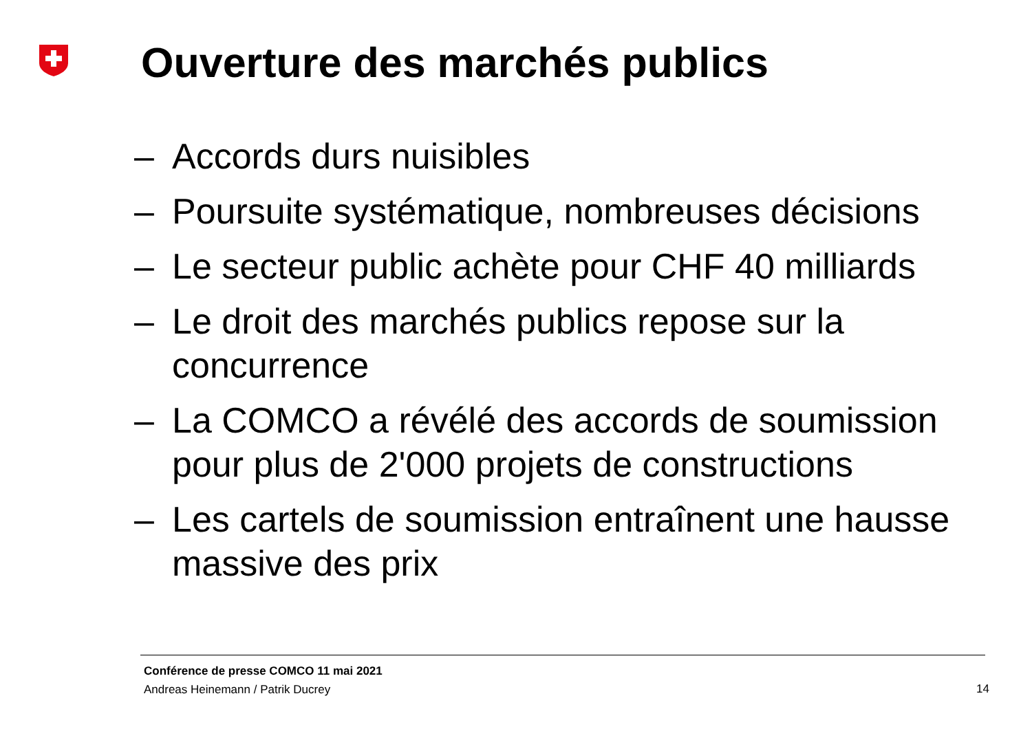Ouverture des marchés publics
– Accords durs nuisibles
– Poursuite systématique, nombreuses décisions
– Le secteur public achète pour CHF 40 milliards
– Le droit des marchés publics repose sur la concurrence
– La COMCO a révélé des accords de soumission pour plus de 2'000 projets de constructions
– Les cartels de soumission entraînent une hausse massive des prix
Conférence de presse COMCO 11 mai 2021
Andreas Heinemann / Patrik Ducrey
14